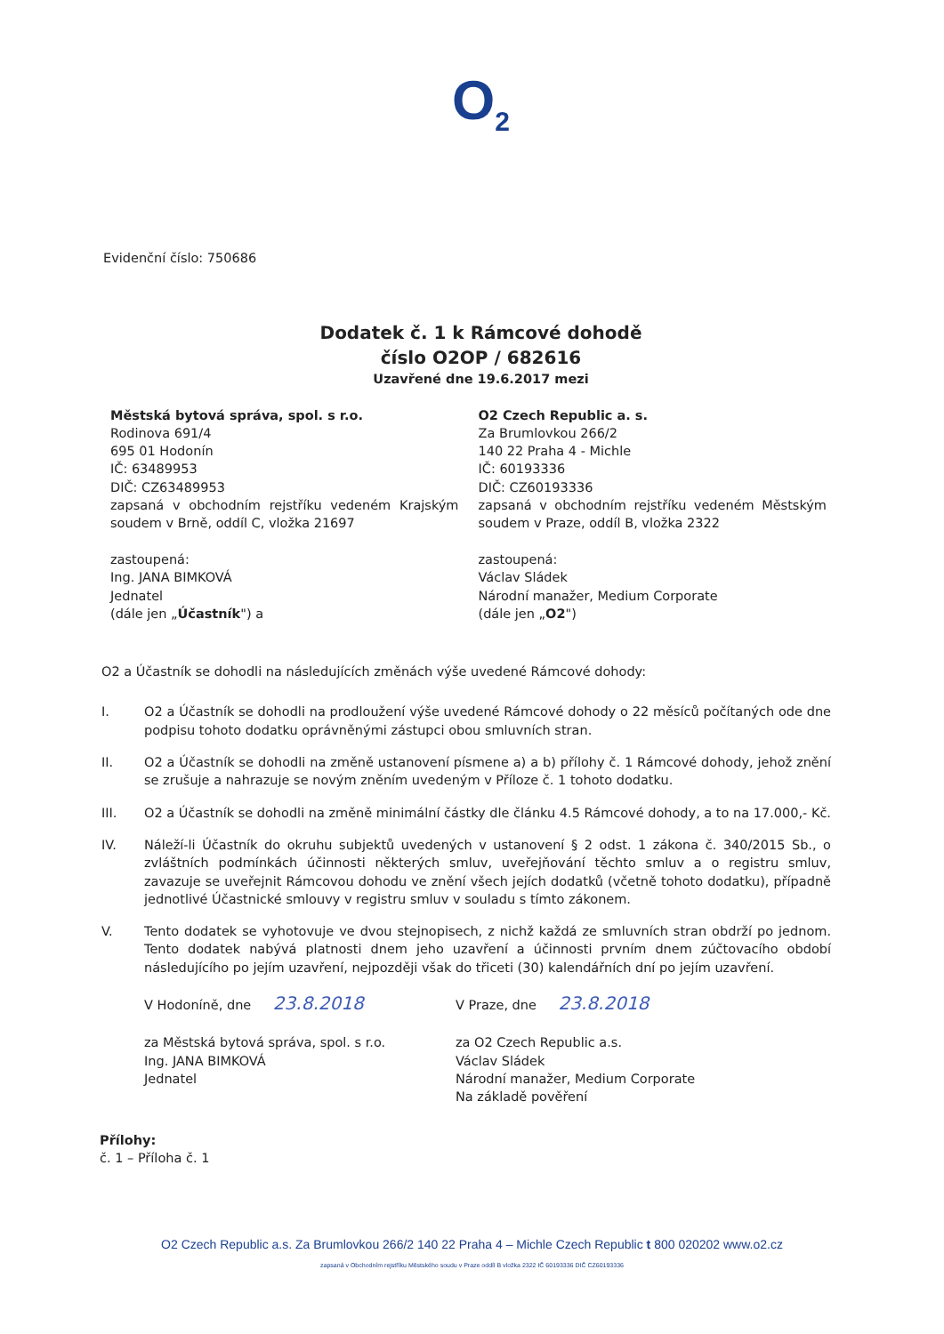O<sub>2</sub>
Evidenční číslo: 750686
Dodatek č. 1 k Rámcové dohodě
číslo O2OP / 682616
Uzavřené dne 19.6.2017 mezi
Městská bytová správa, spol. s r.o.
Rodinova 691/4
695 01 Hodonín
IČ: 63489953
DIČ: CZ63489953
zapsaná v obchodním rejstříku vedeném Krajským soudem v Brně, oddíl C, vložka 21697
zastoupená:
Ing. JANA BIMKOVÁ
Jednatel
(dále jen „Účastník") a
O2 Czech Republic a. s.
Za Brumlovkou 266/2
140 22 Praha 4 - Michle
IČ: 60193336
DIČ: CZ60193336
zapsaná v obchodním rejstříku vedeném Městským soudem v Praze, oddíl B, vložka 2322
zastoupená:
Václav Sládek
Národní manažer, Medium Corporate
(dále jen „O2")
O2 a Účastník se dohodli na následujících změnách výše uvedené Rámcové dohody:
I. O2 a Účastník se dohodli na prodloužení výše uvedené Rámcové dohody o 22 měsíců počítaných ode dne podpisu tohoto dodatku oprávněnými zástupci obou smluvních stran.
II. O2 a Účastník se dohodli na změně ustanovení písmene a) a b) přílohy č. 1 Rámcové dohody, jehož znění se zrušuje a nahrazuje se novým zněním uvedeným v Příloze č. 1 tohoto dodatku.
III. O2 a Účastník se dohodli na změně minimální částky dle článku 4.5 Rámcové dohody, a to na 17.000,- Kč.
IV. Náleží-li Účastník do okruhu subjektů uvedených v ustanovení § 2 odst. 1 zákona č. 340/2015 Sb., o zvláštních podmínkách účinnosti některých smluv, uveřejňování těchto smluv a o registru smluv, zavazuje se uveřejnit Rámcovou dohodu ve znění všech jejích dodatků (včetně tohoto dodatku), případně jednotlivé Účastnické smlouvy v registru smluv v souladu s tímto zákonem.
V. Tento dodatek se vyhotovuje ve dvou stejnopisech, z nichž každá ze smluvních stran obdrží po jednom. Tento dodatek nabývá platnosti dnem jeho uzavření a účinnosti prvním dnem zúčtovacího období následujícího po jejím uzavření, nejpozději však do třiceti (30) kalendářních dní po jejím uzavření.
V Hodoníně, dne 23.8.2018
za Městská bytová správa, spol. s r.o.
Ing. JANA BIMKOVÁ
Jednatel
V Praze, dne 23.8.2018
za O2 Czech Republic a.s.
Václav Sládek
Národní manažer, Medium Corporate
Na základě pověření
Přílohy:
č. 1 – Příloha č. 1
O2 Czech Republic a.s. Za Brumlovkou 266/2 140 22 Praha 4 – Michle Czech Republic t 800 020202 www.o2.cz
zapsaná v Obchodním rejstříku Městského soudu v Praze oddíl B vložka 2322 IČ 60193336 DIČ CZ60193336